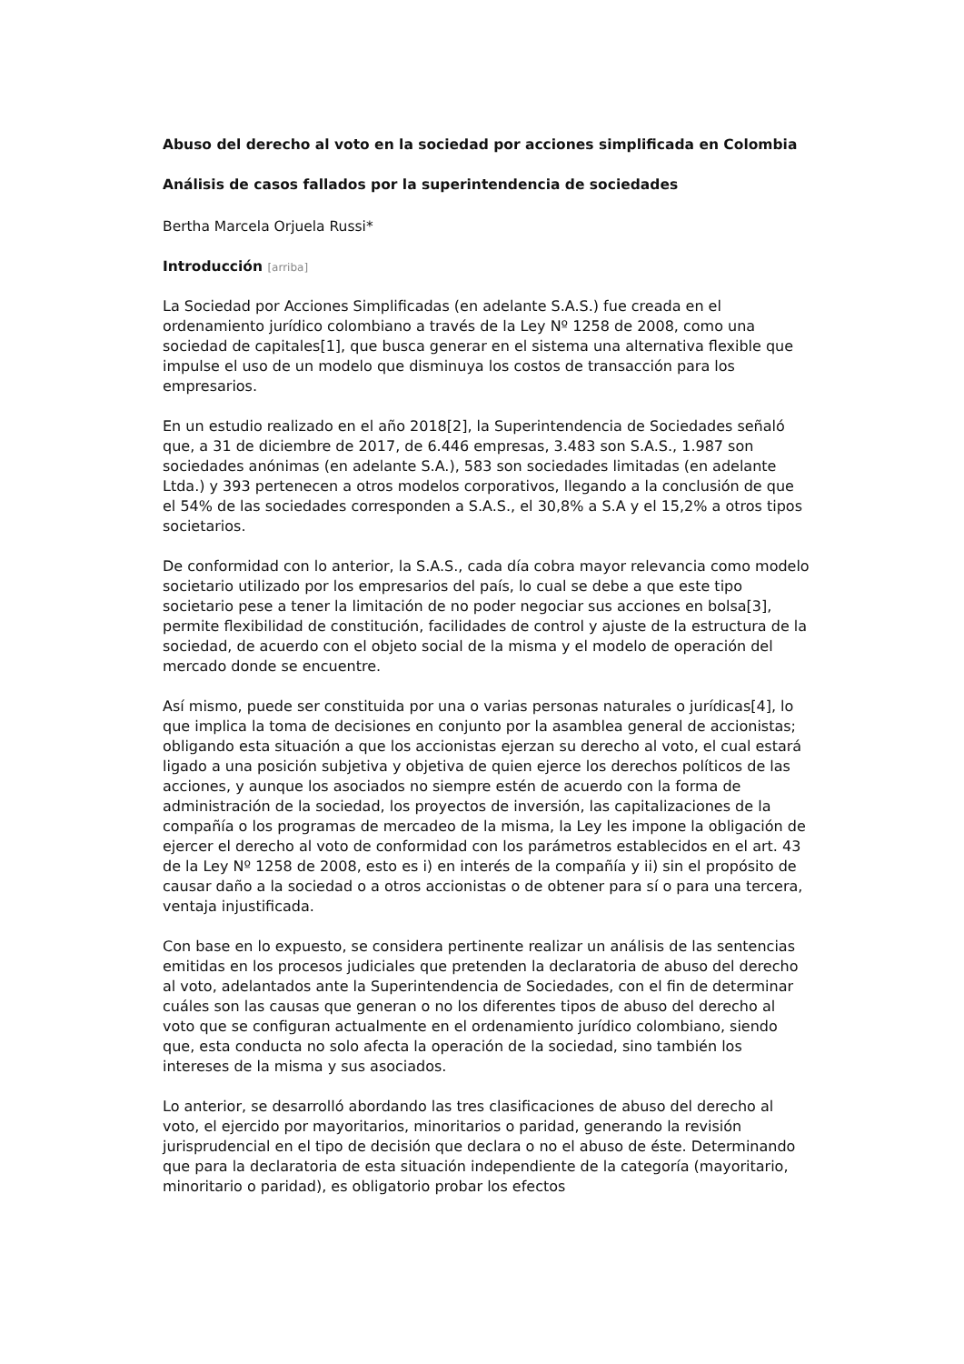Abuso del derecho al voto en la sociedad por acciones simplificada en Colombia
Análisis de casos fallados por la superintendencia de sociedades
Bertha Marcela Orjuela Russi*
Introducción [arriba]
La Sociedad por Acciones Simplificadas (en adelante S.A.S.) fue creada en el ordenamiento jurídico colombiano a través de la Ley Nº 1258 de 2008, como una sociedad de capitales[1], que busca generar en el sistema una alternativa flexible que impulse el uso de un modelo que disminuya los costos de transacción para los empresarios.
En un estudio realizado en el año 2018[2], la Superintendencia de Sociedades señaló que, a 31 de diciembre de 2017, de 6.446 empresas, 3.483 son S.A.S., 1.987 son sociedades anónimas (en adelante S.A.), 583 son sociedades limitadas (en adelante Ltda.) y 393 pertenecen a otros modelos corporativos, llegando a la conclusión de que el 54% de las sociedades corresponden a S.A.S., el 30,8% a S.A y el 15,2% a otros tipos societarios.
De conformidad con lo anterior, la S.A.S., cada día cobra mayor relevancia como modelo societario utilizado por los empresarios del país, lo cual se debe a que este tipo societario pese a tener la limitación de no poder negociar sus acciones en bolsa[3], permite flexibilidad de constitución, facilidades de control y ajuste de la estructura de la sociedad, de acuerdo con el objeto social de la misma y el modelo de operación del mercado donde se encuentre.
Así mismo, puede ser constituida por una o varias personas naturales o jurídicas[4], lo que implica la toma de decisiones en conjunto por la asamblea general de accionistas; obligando esta situación a que los accionistas ejerzan su derecho al voto, el cual estará ligado a una posición subjetiva y objetiva de quien ejerce los derechos políticos de las acciones, y aunque los asociados no siempre estén de acuerdo con la forma de administración de la sociedad, los proyectos de inversión, las capitalizaciones de la compañía o los programas de mercadeo de la misma, la Ley les impone la obligación de ejercer el derecho al voto de conformidad con los parámetros establecidos en el art. 43 de la Ley Nº 1258 de 2008, esto es i) en interés de la compañía y ii) sin el propósito de causar daño a la sociedad o a otros accionistas o de obtener para sí o para una tercera, ventaja injustificada.
Con base en lo expuesto, se considera pertinente realizar un análisis de las sentencias emitidas en los procesos judiciales que pretenden la declaratoria de abuso del derecho al voto, adelantados ante la Superintendencia de Sociedades, con el fin de determinar cuáles son las causas que generan o no los diferentes tipos de abuso del derecho al voto que se configuran actualmente en el ordenamiento jurídico colombiano, siendo que, esta conducta no solo afecta la operación de la sociedad, sino también los intereses de la misma y sus asociados.
Lo anterior, se desarrolló abordando las tres clasificaciones de abuso del derecho al voto, el ejercido por mayoritarios, minoritarios o paridad, generando la revisión jurisprudencial en el tipo de decisión que declara o no el abuso de éste. Determinando que para la declaratoria de esta situación independiente de la categoría (mayoritario, minoritario o paridad), es obligatorio probar los efectos